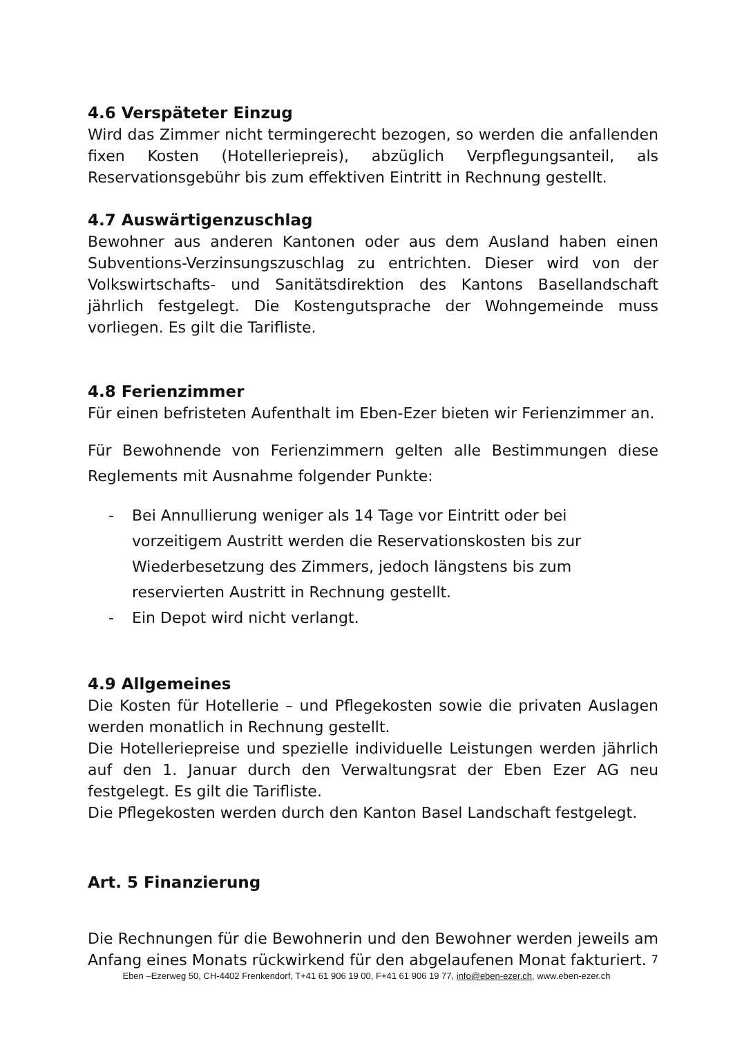4.6 Verspäteter Einzug
Wird das Zimmer nicht termingerecht bezogen, so werden die anfallenden fixen Kosten (Hotelleriepreis), abzüglich Verpflegungsanteil, als Reservationsgebühr bis zum effektiven Eintritt in Rechnung gestellt.
4.7 Auswärtigenzuschlag
Bewohner aus anderen Kantonen oder aus dem Ausland haben einen Subventions-Verzinsungszuschlag zu entrichten. Dieser wird von der Volkswirtschafts- und Sanitätsdirektion des Kantons Basellandschaft jährlich festgelegt. Die Kostengutsprache der Wohngemeinde muss vorliegen. Es gilt die Tarifliste.
4.8 Ferienzimmer
Für einen befristeten Aufenthalt im Eben-Ezer bieten wir Ferienzimmer an.
Für Bewohnende von Ferienzimmern gelten alle Bestimmungen diese Reglements mit Ausnahme folgender Punkte:
- Bei Annullierung weniger als 14 Tage vor Eintritt oder bei vorzeitigem Austritt werden die Reservationskosten bis zur Wiederbesetzung des Zimmers, jedoch längstens bis zum reservierten Austritt in Rechnung gestellt.
- Ein Depot wird nicht verlangt.
4.9 Allgemeines
Die Kosten für Hotellerie – und Pflegekosten sowie die privaten Auslagen werden monatlich in Rechnung gestellt.
Die Hotelleriepreise und spezielle individuelle Leistungen werden jährlich auf den 1. Januar durch den Verwaltungsrat der Eben Ezer AG neu festgelegt. Es gilt die Tarifliste.
Die Pflegekosten werden durch den Kanton Basel Landschaft festgelegt.
Art. 5 Finanzierung
Die Rechnungen für die Bewohnerin und den Bewohner werden jeweils am Anfang eines Monats rückwirkend für den abgelaufenen Monat fakturiert.
7
Eben –Ezerweg 50, CH-4402 Frenkendorf, T+41 61 906 19 00, F+41 61 906 19 77, info@eben-ezer.ch, www.eben-ezer.ch